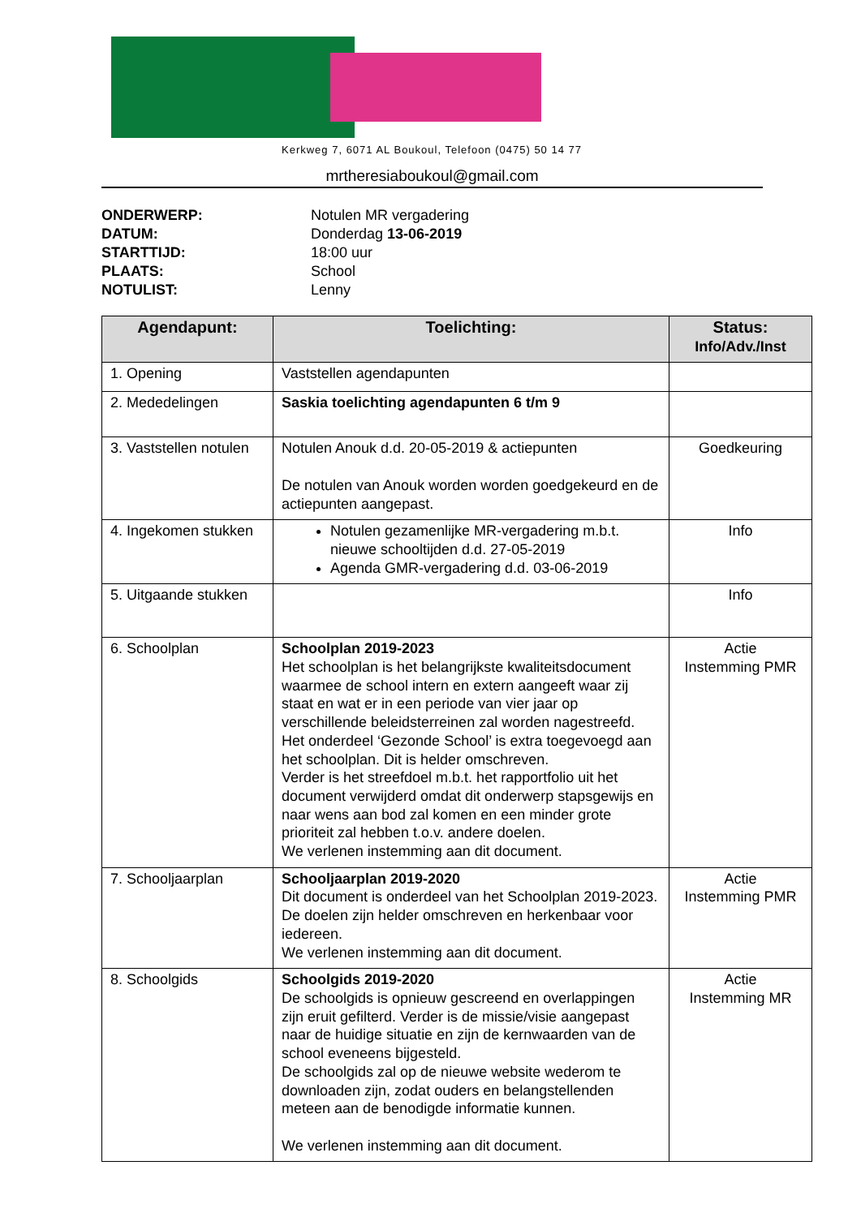Kerkweg 7, 6071 AL Boukoul, Telefoon (0475) 50 14 77
mrtheresiaboukoul@gmail.com
ONDERWERP: Notulen MR vergadering
DATUM: Donderdag 13-06-2019
STARTTIJD: 18:00 uur
PLAATS: School
NOTULIST: Lenny
| Agendapunt: | Toelichting: | Status: Info/Adv./Inst |
| --- | --- | --- |
| 1. Opening | Vaststellen agendapunten | |
| 2. Mededelingen | Saskia toelichting agendapunten 6 t/m 9 | |
| 3. Vaststellen notulen | Notulen Anouk d.d. 20-05-2019 & actiepunten De notulen van Anouk worden worden goedgekeurd en de actiepunten aangepast. | Goedkeuring |
| 4. Ingekomen stukken | Notulen gezamenlijke MR-vergadering m.b.t. nieuwe schooltijden d.d. 27-05-2019 Agenda GMR-vergadering d.d. 03-06-2019 | Info |
| 5. Uitgaande stukken | | Info |
| 6. Schoolplan | Schoolplan 2019-2023 Het schoolplan is het belangrijkste kwaliteitsdocument waarmee de school intern en extern aangeeft waar zij staat en wat er in een periode van vier jaar op verschillende beleidsterreinen zal worden nagestreefd. Het onderdeel ‘Gezonde School’ is extra toegevoegd aan het schoolplan. Dit is helder omschreven. Verder is het streefdoel m.b.t. het rapportfolio uit het document verwijderd omdat dit onderwerp stapsgewijs en naar wens aan bod zal komen en een minder grote prioriteit zal hebben t.o.v. andere doelen. We verlenen instemming aan dit document. | Actie Instemming PMR |
| 7. Schooljaarplan | Schooljaarplan 2019-2020 Dit document is onderdeel van het Schoolplan 2019-2023. De doelen zijn helder omschreven en herkenbaar voor iedereen. We verlenen instemming aan dit document. | Actie Instemming PMR |
| 8. Schoolgids | Schoolgids 2019-2020 De schoolgids is opnieuw gescreend en overlappingen zijn eruit gefilterd. Verder is de missie/visie aangepast naar de huidige situatie en zijn de kernwaarden van de school eveneens bijgesteld. De schoolgids zal op de nieuwe website wederom te downloaden zijn, zodat ouders en belangstellenden meteen aan de benodigde informatie kunnen. We verlenen instemming aan dit document. | Actie Instemming MR |